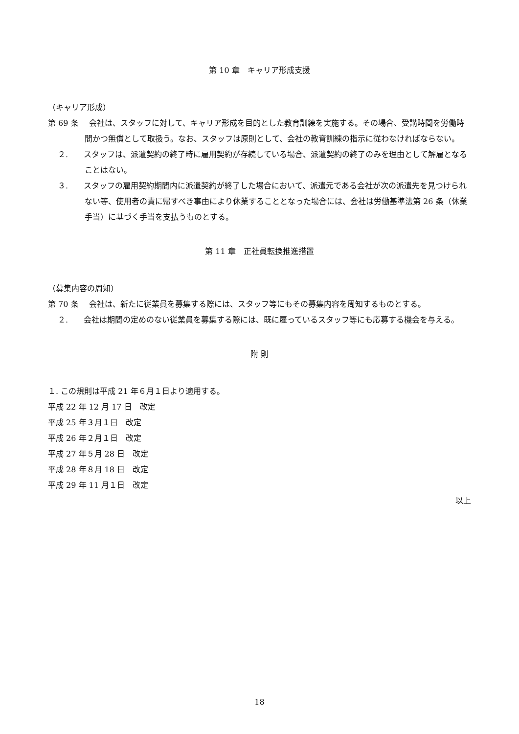第 10 章　キャリア形成支援
（キャリア形成）
第 69 条　 会社は、スタッフに対して、キャリア形成を目的とした教育訓練を実施する。その場合、受講時間を労働時間かつ無償として取扱う。なお、スタッフは原則として、会社の教育訓練の指示に従わなければならない。
２.　　スタッフは、派遣契約の終了時に雇用契約が存続している場合、派遣契約の終了のみを理由として解雇となることはない。
３.　　スタッフの雇用契約期間内に派遣契約が終了した場合において、派遣元である会社が次の派遣先を見つけられない等、使用者の責に帰すべき事由により休業することとなった場合には、会社は労働基準法第 26 条（休業手当）に基づく手当を支払うものとする。
第 11 章　正社員転換推進措置
（募集内容の周知）
第 70 条　 会社は、新たに従業員を募集する際には、スタッフ等にもその募集内容を周知するものとする。
２.　　会社は期間の定めのない従業員を募集する際には、既に雇っているスタッフ等にも応募する機会を与える。
附 則
１. この規則は平成 21 年６月１日より適用する。
平成 22 年 12 月 17 日　改定
平成 25 年３月１日　改定
平成 26 年２月１日　改定
平成 27 年５月 28 日　改定
平成 28 年８月 18 日　改定
平成 29 年 11 月１日　改定
以上
18